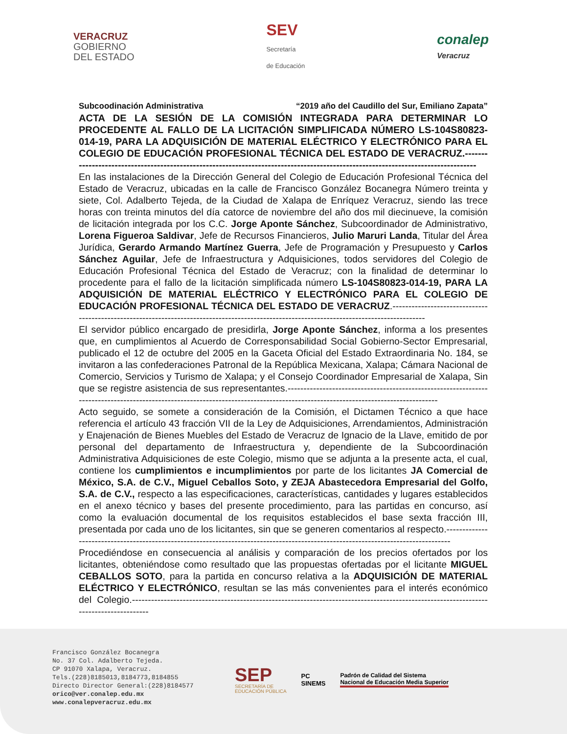VERACRUZ
GOBIERNO
DEL ESTADO
SEV
Secretaría
de Educación
conalep
Veracruz
Subcoodinación Administrativa “2019 año del Caudillo del Sur, Emiliano Zapata”
ACTA DE LA SESIÓN DE LA COMISIÓN INTEGRADA PARA DETERMINAR LO PROCEDENTE AL FALLO DE LA LICITACIÓN SIMPLIFICADA NÚMERO LS-104S80823-014-19, PARA LA ADQUISICIÓN DE MATERIAL ELÉCTRICO Y ELECTRÓNICO PARA EL COLEGIO DE EDUCACIÓN PROFESIONAL TÉCNICA DEL ESTADO DE VERACRUZ.---------------------------------------------------------------------------------------------------------------------------------
En las instalaciones de la Dirección General del Colegio de Educación Profesional Técnica del Estado de Veracruz, ubicadas en la calle de Francisco González Bocanegra Número treinta y siete, Col. Adalberto Tejeda, de la Ciudad de Xalapa de Enríquez Veracruz, siendo las trece horas con treinta minutos del día catorce de noviembre del año dos mil diecinueve, la comisión de licitación integrada por los C.C. Jorge Aponte Sánchez, Subcoordinador de Administrativo, Lorena Figueroa Saldivar, Jefe de Recursos Financieros, Julio Maruri Landa, Titular del Área Jurídica, Gerardo Armando Martínez Guerra, Jefe de Programación y Presupuesto y Carlos Sánchez Aguilar, Jefe de Infraestructura y Adquisiciones, todos servidores del Colegio de Educación Profesional Técnica del Estado de Veracruz; con la finalidad de determinar lo procedente para el fallo de la licitación simplificada número LS-104S80823-014-19, PARA LA ADQUISICIÓN DE MATERIAL ELÉCTRICO Y ELECTRÓNICO PARA EL COLEGIO DE EDUCACIÓN PROFESIONAL TÉCNICA DEL ESTADO DE VERACRUZ.-------------------------------------------------------------------------------------------------------------------------------------------
El servidor público encargado de presidirla, Jorge Aponte Sánchez, informa a los presentes que, en cumplimientos al Acuerdo de Corresponsabilidad Social Gobierno-Sector Empresarial, publicado el 12 de octubre del 2005 en la Gaceta Oficial del Estado Extraordinaria No. 184, se invitaron a las confederaciones Patronal de la República Mexicana, Xalapa; Cámara Nacional de Comercio, Servicios y Turismo de Xalapa; y el Consejo Coordinador Empresarial de Xalapa, Sin que se registre asistencia de sus representantes.--------------------------------------------------------------------------------------------------------------------------------------------------------------------------------
Acto seguido, se somete a consideración de la Comisión, el Dictamen Técnico a que hace referencia el artículo 43 fracción VII de la Ley de Adquisiciones, Arrendamientos, Administración y Enajenación de Bienes Muebles del Estado de Veracruz de Ignacio de la Llave, emitido de por personal del departamento de Infraestructura y, dependiente de la Subcoordinación Administrativa Adquisiciones de este Colegio, mismo que se adjunta a la presente acta, el cual, contiene los cumplimientos e incumplimientos por parte de los licitantes JA Comercial de México, S.A. de C.V., Miguel Ceballos Soto, y ZEJA Abastecedora Empresarial del Golfo, S.A. de C.V., respecto a las especificaciones, características, cantidades y lugares establecidos en el anexo técnico y bases del presente procedimiento, para las partidas en concurso, así como la evaluación documental de los requisitos establecidos el base sexta fracción III, presentada por cada uno de los licitantes, sin que se generen comentarios al respecto.----------------------------------------------------------------------------------------------------------------------------------
Procediéndose en consecuencia al análisis y comparación de los precios ofertados por los licitantes, obteniéndose como resultado que las propuestas ofertadas por el licitante MIGUEL CEBALLOS SOTO, para la partida en concurso relativa a la ADQUISICIÓN DE MATERIAL ELÉCTRICO Y ELECTRÓNICO, resultan se las más convenientes para el interés económico del Colegio.--------------------------------------------------------------------------------------------------------------------------------------
Francisco González Bocanegra
No. 37 Col. Adalberto Tejeda.
CP 91070 Xalapa, Veracruz.
Tels.(228)8185013,8184773,8184855
Directo Director General:(228)8184577
orico@ver.conalep.edu.mx
www.conalepveracruz.edu.mx
SEP
SECRETARÍA DE
EDUCACIÓN PÚBLICA
PC
SINEMS
Padrón de Calidad del Sistema
Nacional de Educación Media Superior